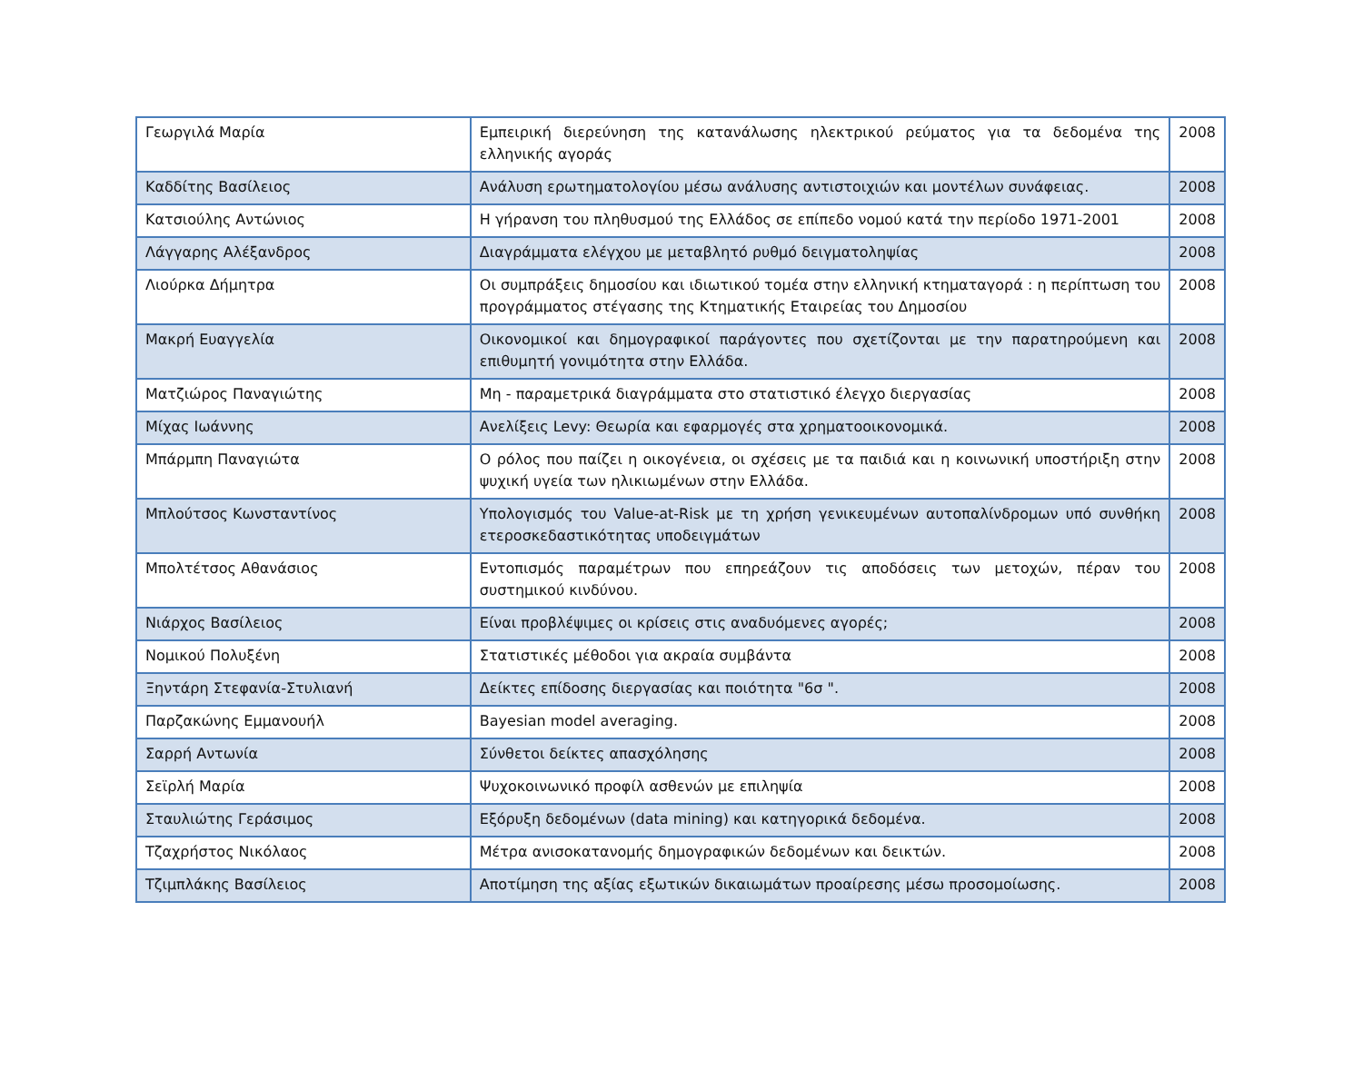| Γεωργιλά Μαρία | Εμπειρική διερεύνηση της κατανάλωσης ηλεκτρικού ρεύματος για τα δεδομένα της ελληνικής αγοράς | 2008 |
| Καδδίτης Βασίλειος | Ανάλυση ερωτηματολογίου μέσω ανάλυσης αντιστοιχιών και μοντέλων συνάφειας. | 2008 |
| Κατσιούλης Αντώνιος | Η γήρανση του πληθυσμού της Ελλάδος σε επίπεδο νομού κατά την περίοδο 1971-2001 | 2008 |
| Λάγγαρης Αλέξανδρος | Διαγράμματα ελέγχου με μεταβλητό ρυθμό δειγματοληψίας | 2008 |
| Λιούρκα Δήμητρα | Οι συμπράξεις δημοσίου και ιδιωτικού τομέα στην ελληνική κτηματαγορά : η περίπτωση του προγράμματος στέγασης της Κτηματικής Εταιρείας του Δημοσίου | 2008 |
| Μακρή Ευαγγελία | Οικονομικοί και δημογραφικοί παράγοντες που σχετίζονται με την παρατηρούμενη και επιθυμητή γονιμότητα στην Ελλάδα. | 2008 |
| Ματζιώρος Παναγιώτης | Μη - παραμετρικά διαγράμματα στο στατιστικό έλεγχο διεργασίας | 2008 |
| Μίχας Ιωάννης | Ανελίξεις Levy: Θεωρία και εφαρμογές στα χρηματοοικονομικά. | 2008 |
| Μπάρμπη Παναγιώτα | Ο ρόλος που παίζει η οικογένεια, οι σχέσεις με τα παιδιά και η κοινωνική υποστήριξη στην ψυχική υγεία των ηλικιωμένων στην Ελλάδα. | 2008 |
| Μπλούτσος Κωνσταντίνος | Υπολογισμός του Value-at-Risk με τη χρήση γενικευμένων αυτοπαλίνδρομων υπό συνθήκη ετεροσκεδαστικότητας υποδειγμάτων | 2008 |
| Μπολτέτσος Αθανάσιος | Εντοπισμός παραμέτρων που επηρεάζουν τις αποδόσεις των μετοχών, πέραν του συστημικού κινδύνου. | 2008 |
| Νιάρχος Βασίλειος | Είναι προβλέψιμες οι κρίσεις στις αναδυόμενες αγορές; | 2008 |
| Νομικού Πολυξένη | Στατιστικές μέθοδοι για ακραία συμβάντα | 2008 |
| Ξηντάρη Στεφανία-Στυλιανή | Δείκτες επίδοσης διεργασίας και ποιότητα "6σ ". | 2008 |
| Παρζακώνης Εμμανουήλ | Bayesian model averaging. | 2008 |
| Σαρρή Αντωνία | Σύνθετοι δείκτες απασχόλησης | 2008 |
| Σεϊρλή Μαρία | Ψυχοκοινωνικό προφίλ ασθενών με επιληψία | 2008 |
| Σταυλιώτης Γεράσιμος | Εξόρυξη δεδομένων (data mining) και κατηγορικά δεδομένα. | 2008 |
| Τζαχρήστος Νικόλαος | Μέτρα ανισοκατανομής δημογραφικών δεδομένων και δεικτών. | 2008 |
| Τζιμπλάκης Βασίλειος | Αποτίμηση της αξίας εξωτικών δικαιωμάτων προαίρεσης μέσω προσομοίωσης. | 2008 |